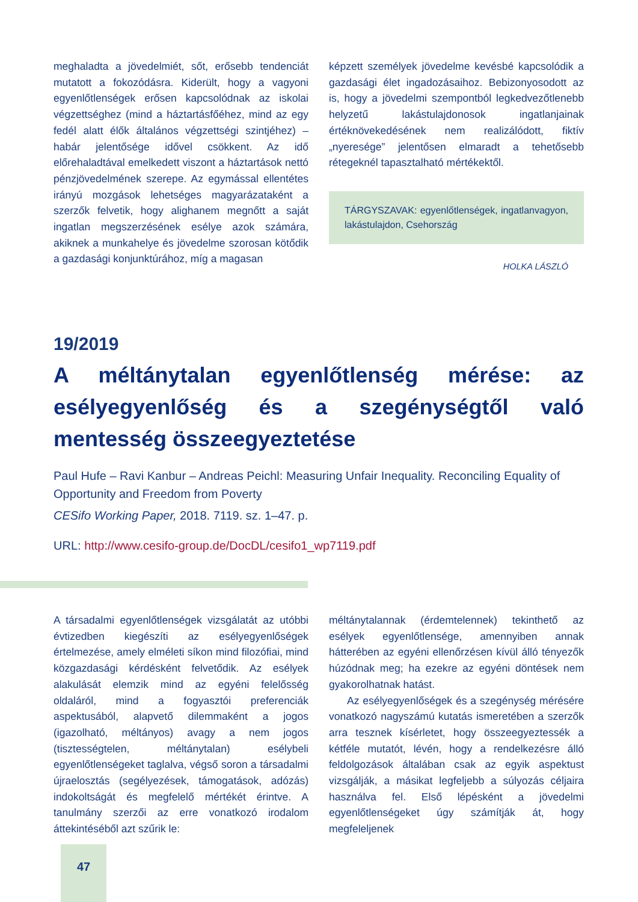meghaladta a jövedelmiét, sőt, erősebb tendenciát mutatott a fokozódásra. Kiderült, hogy a vagyoni egyenlőtlenségek erősen kapcsolódnak az iskolai végzettséghez (mind a háztartásfőéhez, mind az egy fedél alatt élők általános végzettségi szintjéhez) – habár jelentősége idővel csökkent. Az idő előrehaladtával emelkedett viszont a háztartások nettó pénzjövedelmének szerepe. Az egymással ellentétes irányú mozgások lehetséges magyarázataként a szerzők felvetik, hogy alighanem megnőtt a saját ingatlan megszerzésének esélye azok számára, akiknek a munkahelye és jövedelme szorosan kötődik a gazdasági konjunktúrához, míg a magasan
képzett személyek jövedelme kevésbé kapcsolódik a gazdasági élet ingadozásaihoz. Bebizonyosodott az is, hogy a jövedelmi szempontból legkedvezőtlenebb helyzetű lakástulajdonosok ingatlanjainak értéknövekedésének nem realizálódott, fiktív „nyeresége” jelentősen elmaradt a tehetősebb rétegeknél tapasztalható mértékektől.
TÁRGYSZAVAK: egyenlőtlenségek, ingatlanvagyon, lakástulajdon, Csehország
HOLKA LÁSZLÓ
19/2019
A méltánytalan egyenlőtlenség mérése: az esélyegyenlőség és a szegénységtől való mentesség összeegyeztetése
Paul Hufe – Ravi Kanbur – Andreas Peichl: Measuring Unfair Inequality. Reconciling Equality of Opportunity and Freedom from Poverty
CESifo Working Paper, 2018. 7119. sz. 1–47. p.
URL: http://www.cesifo-group.de/DocDL/cesifo1_wp7119.pdf
A társadalmi egyenlőtlenségek vizsgálatát az utóbbi évtizedben kiegészíti az esélyegyenlőségek értelmezése, amely elméleti síkon mind filozófiai, mind közgazdasági kérdésként felvetődik. Az esélyek alakulását elemzik mind az egyéni felelősség oldaláról, mind a fogyasztói preferenciák aspektusából, alapvető dilemmaként a jogos (igazolható, méltányos) avagy a nem jogos (tisztességtelen, méltánytalan) esélybeli egyenlőtlenségeket taglalva, végső soron a társadalmi újraelosztás (segélyezések, támogatások, adózás) indokoltságát és megfelelő mértékét érintve. A tanulmány szerzői az erre vonatkozó irodalom áttekintéséből azt szűrik le:
méltánytalannak (érdemtelennek) tekinthető az esélyek egyenlőtlensége, amennyiben annak hátterében az egyéni ellenőrzésen kívül álló tényezők húzódnak meg; ha ezekre az egyéni döntések nem gyakorolhatnak hatást.
Az esélyegyenlőségek és a szegénység mérésére vonatkozó nagyszámú kutatás ismeretében a szerzők arra tesznek kísérletet, hogy összeegyeztessék a kétféle mutatót, lévén, hogy a rendelkezésre álló feldolgozások általában csak az egyik aspektust vizsgálják, a másikat legfeljebb a súlyozás céljaira használva fel. Első lépésként a jövedelmi egyenlőtlenségeket úgy számítják át, hogy megfeleljenek
47